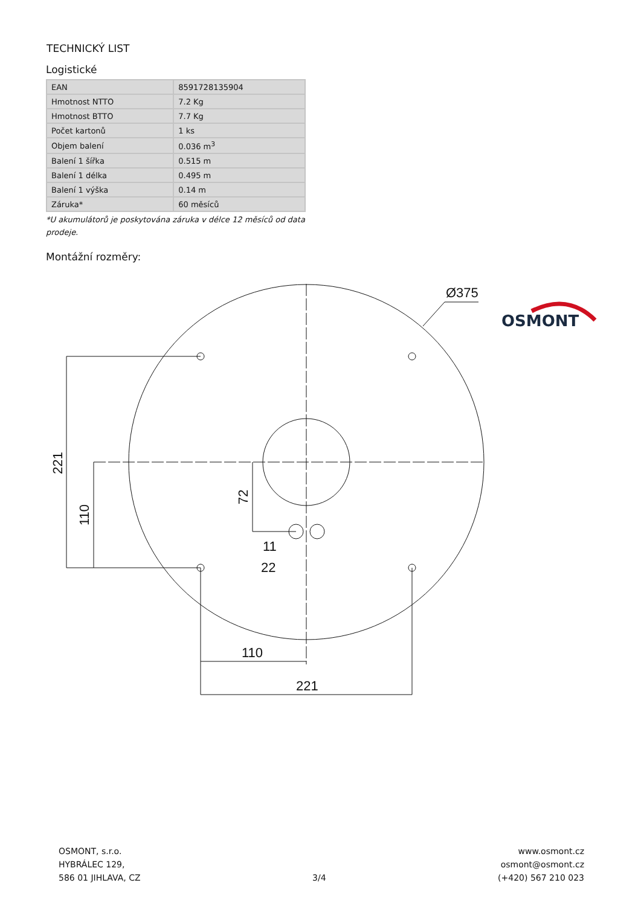TECHNICKÝ LIST
OSMONT
Logistické
| EAN | 8591728135904 |
| Hmotnost NTTO | 7.2 Kg |
| Hmotnost BTTO | 7.7 Kg |
| Počet kartonů | 1 ks |
| Objem balení | 0.036 m<sup>3</sup> |
| Balení 1 šířka | 0.515 m |
| Balení 1 délka | 0.495 m |
| Balení 1 výška | 0.14 m |
| Záruka* | 60 měsíců |
*U akumulátorů je poskytována záruka v délce 12 měsíců od data prodeje.
Montážní rozměry:
Ø375
110
221
11
22
221
110
72
OSMONT, s.r.o.
HYBRÁLEC 129,
586 01 JIHLAVA, CZ
3/4 www.osmont.cz
osmont@osmont.cz
(+420) 567 210 023